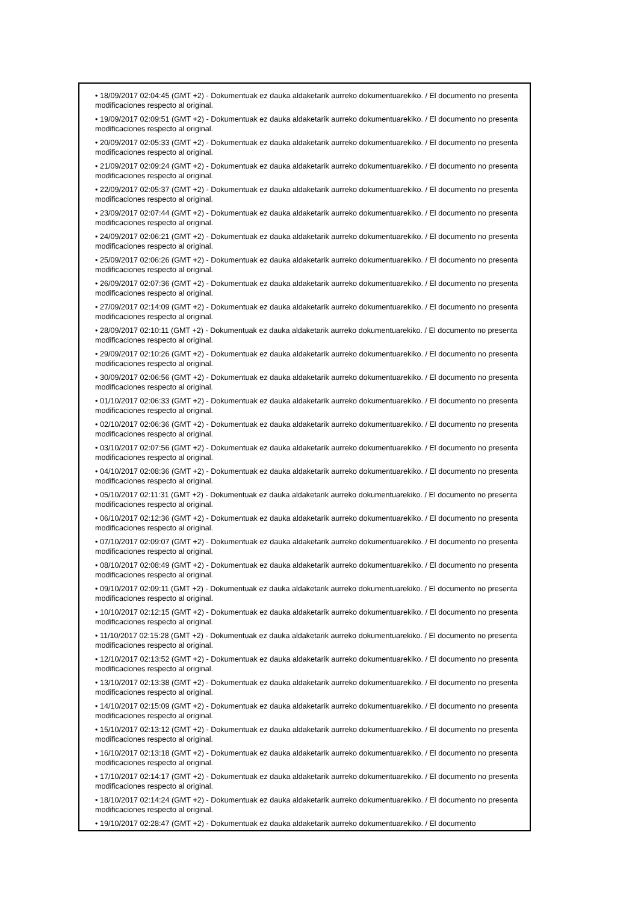• 18/09/2017 02:04:45 (GMT +2) - Dokumentuak ez dauka aldaketarik aurreko dokumentuarekiko. / El documento no presenta modificaciones respecto al original.
• 19/09/2017 02:09:51 (GMT +2) - Dokumentuak ez dauka aldaketarik aurreko dokumentuarekiko. / El documento no presenta modificaciones respecto al original.
• 20/09/2017 02:05:33 (GMT +2) - Dokumentuak ez dauka aldaketarik aurreko dokumentuarekiko. / El documento no presenta modificaciones respecto al original.
• 21/09/2017 02:09:24 (GMT +2) - Dokumentuak ez dauka aldaketarik aurreko dokumentuarekiko. / El documento no presenta modificaciones respecto al original.
• 22/09/2017 02:05:37 (GMT +2) - Dokumentuak ez dauka aldaketarik aurreko dokumentuarekiko. / El documento no presenta modificaciones respecto al original.
• 23/09/2017 02:07:44 (GMT +2) - Dokumentuak ez dauka aldaketarik aurreko dokumentuarekiko. / El documento no presenta modificaciones respecto al original.
• 24/09/2017 02:06:21 (GMT +2) - Dokumentuak ez dauka aldaketarik aurreko dokumentuarekiko. / El documento no presenta modificaciones respecto al original.
• 25/09/2017 02:06:26 (GMT +2) - Dokumentuak ez dauka aldaketarik aurreko dokumentuarekiko. / El documento no presenta modificaciones respecto al original.
• 26/09/2017 02:07:36 (GMT +2) - Dokumentuak ez dauka aldaketarik aurreko dokumentuarekiko. / El documento no presenta modificaciones respecto al original.
• 27/09/2017 02:14:09 (GMT +2) - Dokumentuak ez dauka aldaketarik aurreko dokumentuarekiko. / El documento no presenta modificaciones respecto al original.
• 28/09/2017 02:10:11 (GMT +2) - Dokumentuak ez dauka aldaketarik aurreko dokumentuarekiko. / El documento no presenta modificaciones respecto al original.
• 29/09/2017 02:10:26 (GMT +2) - Dokumentuak ez dauka aldaketarik aurreko dokumentuarekiko. / El documento no presenta modificaciones respecto al original.
• 30/09/2017 02:06:56 (GMT +2) - Dokumentuak ez dauka aldaketarik aurreko dokumentuarekiko. / El documento no presenta modificaciones respecto al original.
• 01/10/2017 02:06:33 (GMT +2) - Dokumentuak ez dauka aldaketarik aurreko dokumentuarekiko. / El documento no presenta modificaciones respecto al original.
• 02/10/2017 02:06:36 (GMT +2) - Dokumentuak ez dauka aldaketarik aurreko dokumentuarekiko. / El documento no presenta modificaciones respecto al original.
• 03/10/2017 02:07:56 (GMT +2) - Dokumentuak ez dauka aldaketarik aurreko dokumentuarekiko. / El documento no presenta modificaciones respecto al original.
• 04/10/2017 02:08:36 (GMT +2) - Dokumentuak ez dauka aldaketarik aurreko dokumentuarekiko. / El documento no presenta modificaciones respecto al original.
• 05/10/2017 02:11:31 (GMT +2) - Dokumentuak ez dauka aldaketarik aurreko dokumentuarekiko. / El documento no presenta modificaciones respecto al original.
• 06/10/2017 02:12:36 (GMT +2) - Dokumentuak ez dauka aldaketarik aurreko dokumentuarekiko. / El documento no presenta modificaciones respecto al original.
• 07/10/2017 02:09:07 (GMT +2) - Dokumentuak ez dauka aldaketarik aurreko dokumentuarekiko. / El documento no presenta modificaciones respecto al original.
• 08/10/2017 02:08:49 (GMT +2) - Dokumentuak ez dauka aldaketarik aurreko dokumentuarekiko. / El documento no presenta modificaciones respecto al original.
• 09/10/2017 02:09:11 (GMT +2) - Dokumentuak ez dauka aldaketarik aurreko dokumentuarekiko. / El documento no presenta modificaciones respecto al original.
• 10/10/2017 02:12:15 (GMT +2) - Dokumentuak ez dauka aldaketarik aurreko dokumentuarekiko. / El documento no presenta modificaciones respecto al original.
• 11/10/2017 02:15:28 (GMT +2) - Dokumentuak ez dauka aldaketarik aurreko dokumentuarekiko. / El documento no presenta modificaciones respecto al original.
• 12/10/2017 02:13:52 (GMT +2) - Dokumentuak ez dauka aldaketarik aurreko dokumentuarekiko. / El documento no presenta modificaciones respecto al original.
• 13/10/2017 02:13:38 (GMT +2) - Dokumentuak ez dauka aldaketarik aurreko dokumentuarekiko. / El documento no presenta modificaciones respecto al original.
• 14/10/2017 02:15:09 (GMT +2) - Dokumentuak ez dauka aldaketarik aurreko dokumentuarekiko. / El documento no presenta modificaciones respecto al original.
• 15/10/2017 02:13:12 (GMT +2) - Dokumentuak ez dauka aldaketarik aurreko dokumentuarekiko. / El documento no presenta modificaciones respecto al original.
• 16/10/2017 02:13:18 (GMT +2) - Dokumentuak ez dauka aldaketarik aurreko dokumentuarekiko. / El documento no presenta modificaciones respecto al original.
• 17/10/2017 02:14:17 (GMT +2) - Dokumentuak ez dauka aldaketarik aurreko dokumentuarekiko. / El documento no presenta modificaciones respecto al original.
• 18/10/2017 02:14:24 (GMT +2) - Dokumentuak ez dauka aldaketarik aurreko dokumentuarekiko. / El documento no presenta modificaciones respecto al original.
• 19/10/2017 02:28:47 (GMT +2) - Dokumentuak ez dauka aldaketarik aurreko dokumentuarekiko. / El documento